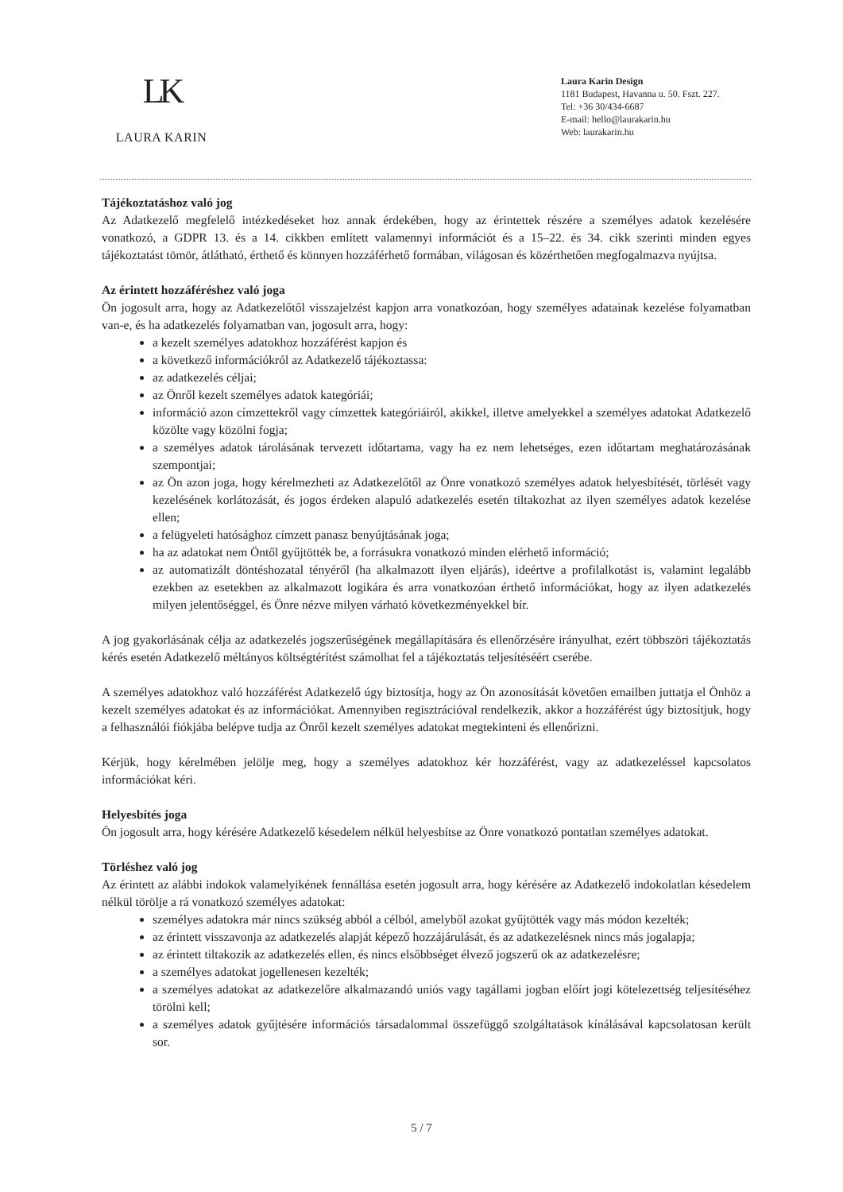LK
LAURA KARIN
Laura Karin Design
1181 Budapest, Havanna u. 50. Fszt. 227.
Tel: +36 30/434-6687
E-mail: hello@laurakarin.hu
Web: laurakarin.hu
Tájékoztatáshoz való jog
Az Adatkezelő megfelelő intézkedéseket hoz annak érdekében, hogy az érintettek részére a személyes adatok kezelésére vonatkozó, a GDPR 13. és a 14. cikkben említett valamennyi információt és a 15–22. és 34. cikk szerinti minden egyes tájékoztatást tömör, átlátható, érthető és könnyen hozzáférhető formában, világosan és közérthetően megfogalmazva nyújtsa.
Az érintett hozzáféréshez való joga
Ön jogosult arra, hogy az Adatkezelőtől visszajelzést kapjon arra vonatkozóan, hogy személyes adatainak kezelése folyamatban van-e, és ha adatkezelés folyamatban van, jogosult arra, hogy:
a kezelt személyes adatokhoz hozzáférést kapjon és
a következő információkról az Adatkezelő tájékoztassa:
az adatkezelés céljai;
az Önről kezelt személyes adatok kategóriái;
információ azon címzettekről vagy címzettek kategóriáiról, akikkel, illetve amelyekkel a személyes adatokat Adatkezelő közölte vagy közölni fogja;
a személyes adatok tárolásának tervezett időtartama, vagy ha ez nem lehetséges, ezen időtartam meghatározásának szempontjai;
az Ön azon joga, hogy kérelmezheti az Adatkezelőtől az Önre vonatkozó személyes adatok helyesbítését, törlését vagy kezelésének korlátozását, és jogos érdeken alapuló adatkezelés esetén tiltakozhat az ilyen személyes adatok kezelése ellen;
a felügyeleti hatósághoz címzett panasz benyújtásának joga;
ha az adatokat nem Öntől gyűjtötték be, a forrásukra vonatkozó minden elérhető információ;
az automatizált döntéshozatal tényéről (ha alkalmazott ilyen eljárás), ideértve a profilalkotást is, valamint legalább ezekben az esetekben az alkalmazott logikára és arra vonatkozóan érthető információkat, hogy az ilyen adatkezelés milyen jelentőséggel, és Önre nézve milyen várható következményekkel bír.
A jog gyakorlásának célja az adatkezelés jogszerűségének megállapítására és ellenőrzésére irányulhat, ezért többszöri tájékoztatás kérés esetén Adatkezelő méltányos költségtérítést számolhat fel a tájékoztatás teljesítéséért cserébe.
A személyes adatokhoz való hozzáférést Adatkezelő úgy biztosítja, hogy az Ön azonosítását követően emailben juttatja el Önhöz a kezelt személyes adatokat és az információkat. Amennyiben regisztrációval rendelkezik, akkor a hozzáférést úgy biztosítjuk, hogy a felhasználói fiókjába belépve tudja az Önről kezelt személyes adatokat megtekinteni és ellenőrizni.
Kérjük, hogy kérelmében jelölje meg, hogy a személyes adatokhoz kér hozzáférést, vagy az adatkezeléssel kapcsolatos információkat kéri.
Helyesbítés joga
Ön jogosult arra, hogy kérésére Adatkezelő késedelem nélkül helyesbítse az Önre vonatkozó pontatlan személyes adatokat.
Törléshez való jog
Az érintett az alábbi indokok valamelyikének fennállása esetén jogosult arra, hogy kérésére az Adatkezelő indokolatlan késedelem nélkül törölje a rá vonatkozó személyes adatokat:
személyes adatokra már nincs szükség abból a célból, amelyből azokat gyűjtötték vagy más módon kezelték;
az érintett visszavonja az adatkezelés alapját képező hozzájárulását, és az adatkezelésnek nincs más jogalapja;
az érintett tiltakozik az adatkezelés ellen, és nincs elsőbbséget élvező jogszerű ok az adatkezelésre;
a személyes adatokat jogellenesen kezelték;
a személyes adatokat az adatkezelőre alkalmazandó uniós vagy tagállami jogban előírt jogi kötelezettség teljesítéséhez törölni kell;
a személyes adatok gyűjtésére információs társadalommal összefüggő szolgáltatások kínálásával kapcsolatosan került sor.
5 / 7